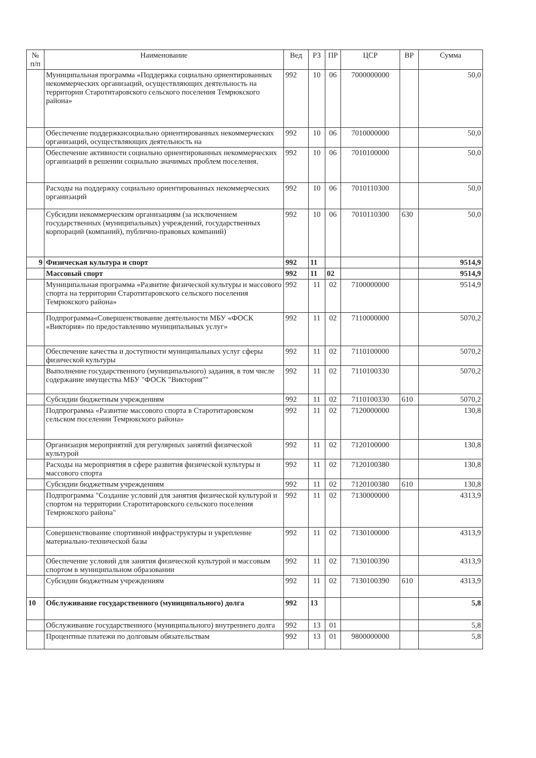| № п/п | Наименование | Вед | РЗ | ПР | ЦСР | ВР | Сумма |
| --- | --- | --- | --- | --- | --- | --- | --- |
| | Муниципальная программа «Поддержка социально ориентированных некоммерческих организаций, осуществляющих деятельность на территории Старотитаровского сельского поселения Темрюкского района» | 992 | 10 | 06 | 7000000000 | | 50,0 |
| | Обеспечение поддержкисоциально ориентированных некоммерческих организаций, осуществляющих деятельность на | 992 | 10 | 06 | 7010000000 | | 50,0 |
| | Обеспечение активности социально ориентированных некоммерческих организаций в решении социально значимых проблем поселения. | 992 | 10 | 06 | 7010100000 | | 50,0 |
| | Расходы на поддержку социально ориентированных некоммерческих организаций | 992 | 10 | 06 | 7010110300 | | 50,0 |
| | Субсидии некоммерческим организациям (за исключением государственных (муниципальных) учреждений, государственных корпораций (компаний), публично-правовых компаний) | 992 | 10 | 06 | 7010110300 | 630 | 50,0 |
| 9 | Физическая культура и спорт | 992 | 11 | | | | 9514,9 |
| | Массовый спорт | 992 | 11 | 02 | | | 9514,9 |
| | Муниципальная программа «Развитие физической культуры и массового спорта на территории Старотитаровского сельского поселения Темрюкского района» | 992 | 11 | 02 | 7100000000 | | 9514,9 |
| | Подпрограмма«Совершенствование деятельности МБУ «ФОСК «Виктория» по предоставлению муниципальных услуг» | 992 | 11 | 02 | 7110000000 | | 5070,2 |
| | Обеспечение качества и доступности муниципальных услуг сферы физической культуры | 992 | 11 | 02 | 7110100000 | | 5070,2 |
| | Выполнение государственного (муниципального) задания, в том числе содержание имущества МБУ "ФОСК "Виктория"" | 992 | 11 | 02 | 7110100330 | | 5070,2 |
| | Субсидии бюджетным учреждениям | 992 | 11 | 02 | 7110100330 | 610 | 5070,2 |
| | Подпрограмма «Развитие массового спорта в Старотитаровском сельском поселении Темрюкского района» | 992 | 11 | 02 | 7120000000 | | 130,8 |
| | Организация мероприятий для регулярных занятий физической культурой | 992 | 11 | 02 | 7120100000 | | 130,8 |
| | Расходы на мероприятия в сфере развития физической культуры и массового спорта | 992 | 11 | 02 | 7120100380 | | 130,8 |
| | Субсидии бюджетным учреждениям | 992 | 11 | 02 | 7120100380 | 610 | 130,8 |
| | Подпрограмма "Создание условий для занятия физической культурой и спортом на территории Старотитаровского сельского поселения Темрюкского района" | 992 | 11 | 02 | 7130000000 | | 4313,9 |
| | Совершенствование спортивной инфраструктуры и укрепление материально-технической базы | 992 | 11 | 02 | 7130100000 | | 4313,9 |
| | Обеспечение условий для занятия физической культурой и массовым спортом в муниципальном образовании | 992 | 11 | 02 | 7130100390 | | 4313,9 |
| | Субсидии бюджетным учреждениям | 992 | 11 | 02 | 7130100390 | 610 | 4313,9 |
| 10 | Обслуживание государственного (муниципального) долга | 992 | 13 | | | | 5,8 |
| | Обслуживание государственного (муниципального) внутреннего долга | 992 | 13 | 01 | | | 5,8 |
| | Процентные платежи по долговым обязательствам | 992 | 13 | 01 | 9800000000 | | 5,8 |